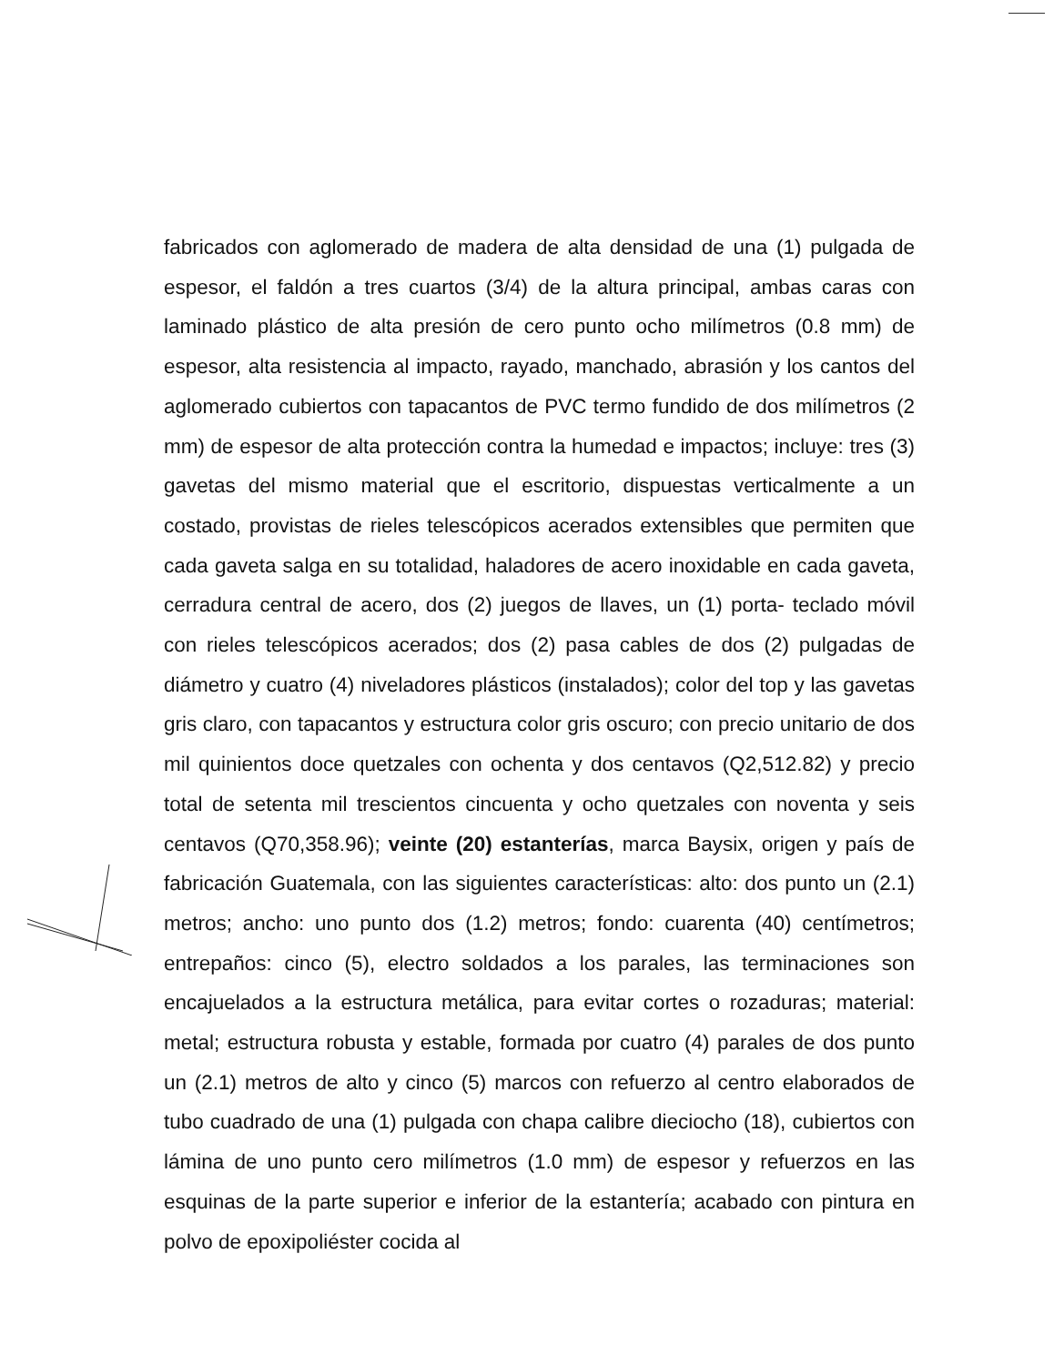fabricados con aglomerado de madera de alta densidad de una (1) pulgada de espesor, el faldón a tres cuartos (3/4) de la altura principal, ambas caras con laminado plástico de alta presión de cero punto ocho milímetros (0.8 mm) de espesor, alta resistencia al impacto, rayado, manchado, abrasión y los cantos del aglomerado cubiertos con tapacantos de PVC termo fundido de dos milímetros (2 mm) de espesor de alta protección contra la humedad e impactos; incluye: tres (3) gavetas del mismo material que el escritorio, dispuestas verticalmente a un costado, provistas de rieles telescópicos acerados extensibles que permiten que cada gaveta salga en su totalidad, haladores de acero inoxidable en cada gaveta, cerradura central de acero, dos (2) juegos de llaves, un (1) porta- teclado móvil con rieles telescópicos acerados; dos (2) pasa cables de dos (2) pulgadas de diámetro y cuatro (4) niveladores plásticos (instalados); color del top y las gavetas gris claro, con tapacantos y estructura color gris oscuro; con precio unitario de dos mil quinientos doce quetzales con ochenta y dos centavos (Q2,512.82) y precio total de setenta mil trescientos cincuenta y ocho quetzales con noventa y seis centavos (Q70,358.96); veinte (20) estanterías, marca Baysix, origen y país de fabricación Guatemala, con las siguientes características: alto: dos punto un (2.1) metros; ancho: uno punto dos (1.2) metros; fondo: cuarenta (40) centímetros; entrepaños: cinco (5), electro soldados a los parales, las terminaciones son encajuelados a la estructura metálica, para evitar cortes o rozaduras; material: metal; estructura robusta y estable, formada por cuatro (4) parales de dos punto un (2.1) metros de alto y cinco (5) marcos con refuerzo al centro elaborados de tubo cuadrado de una (1) pulgada con chapa calibre dieciocho (18), cubiertos con lámina de uno punto cero milímetros (1.0 mm) de espesor y refuerzos en las esquinas de la parte superior e inferior de la estantería; acabado con pintura en polvo de epoxipoliéster cocida al